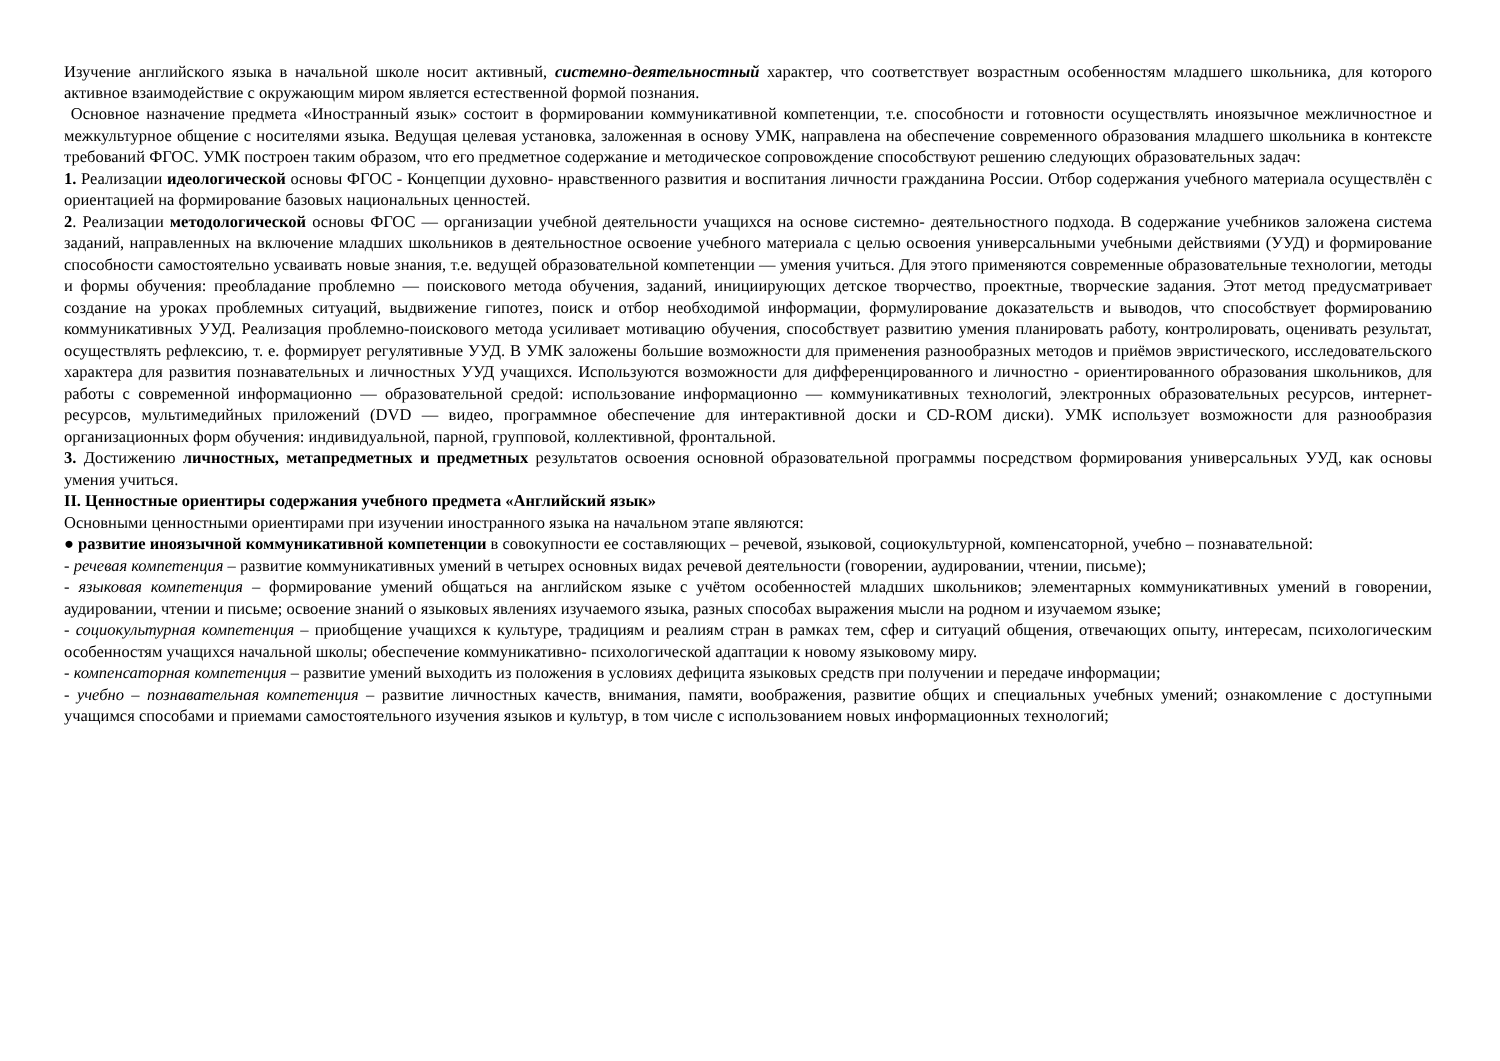Изучение английского языка в начальной школе носит активный, системно-деятельностный характер, что соответствует возрастным особенностям младшего школьника, для которого активное взаимодействие с окружающим миром является естественной формой познания.
Основное назначение предмета «Иностранный язык» состоит в формировании коммуникативной компетенции, т.е. способности и готовности осуществлять иноязычное межличностное и межкультурное общение с носителями языка. Ведущая целевая установка, заложенная в основу УМК, направлена на обеспечение современного образования младшего школьника в контексте требований ФГОС. УМК построен таким образом, что его предметное содержание и методическое сопровождение способствуют решению следующих образовательных задач:
1. Реализации идеологической основы ФГОС - Концепции духовно- нравственного развития и воспитания личности гражданина России. Отбор содержания учебного материала осуществлён с ориентацией на формирование базовых национальных ценностей.
2. Реализации методологической основы ФГОС — организации учебной деятельности учащихся на основе системно- деятельностного подхода. В содержание учебников заложена система заданий, направленных на включение младших школьников в деятельностное освоение учебного материала с целью освоения универсальными учебными действиями (УУД) и формирование способности самостоятельно усваивать новые знания, т.е. ведущей образовательной компетенции — умения учиться. Для этого применяются современные образовательные технологии, методы и формы обучения: преобладание проблемно — поискового метода обучения, заданий, инициирующих детское творчество, проектные, творческие задания. Этот метод предусматривает создание на уроках проблемных ситуаций, выдвижение гипотез, поиск и отбор необходимой информации, формулирование доказательств и выводов, что способствует формированию коммуникативных УУД. Реализация проблемно-поискового метода усиливает мотивацию обучения, способствует развитию умения планировать работу, контролировать, оценивать результат, осуществлять рефлексию, т. е. формирует регулятивные УУД. В УМК заложены большие возможности для применения разнообразных методов и приёмов эвристического, исследовательского характера для развития познавательных и личностных УУД учащихся. Используются возможности для дифференцированного и личностно - ориентированного образования школьников, для работы с современной информационно — образовательной средой: использование информационно — коммуникативных технологий, электронных образовательных ресурсов, интернет- ресурсов, мультимедийных приложений (DVD — видео, программное обеспечение для интерактивной доски и CD-ROM диски). УМК использует возможности для разнообразия организационных форм обучения: индивидуальной, парной, групповой, коллективной, фронтальной.
3. Достижению личностных, метапредметных и предметных результатов освоения основной образовательной программы посредством формирования универсальных УУД, как основы умения учиться.
II. Ценностные ориентиры содержания учебного предмета «Английский язык»
Основными ценностными ориентирами при изучении иностранного языка на начальном этапе являются:
● развитие иноязычной коммуникативной компетенции в совокупности ее составляющих – речевой, языковой, социокультурной, компенсаторной, учебно – познавательной:
- речевая компетенция – развитие коммуникативных умений в четырех основных видах речевой деятельности (говорении, аудировании, чтении, письме);
- языковая компетенция – формирование умений общаться на английском языке с учётом особенностей младших школьников; элементарных коммуникативных умений в говорении, аудировании, чтении и письме; освоение знаний о языковых явлениях изучаемого языка, разных способах выражения мысли на родном и изучаемом языке;
- социокультурная компетенция – приобщение учащихся к культуре, традициям и реалиям стран в рамках тем, сфер и ситуаций общения, отвечающих опыту, интересам, психологическим особенностям учащихся начальной школы; обеспечение коммуникативно- психологической адаптации к новому языковому миру.
- компенсаторная компетенция – развитие умений выходить из положения в условиях дефицита языковых средств при получении и передаче информации;
- учебно – познавательная компетенция – развитие личностных качеств, внимания, памяти, воображения, развитие общих и специальных учебных умений; ознакомление с доступными учащимся способами и приемами самостоятельного изучения языков и культур, в том числе с использованием новых информационных технологий;